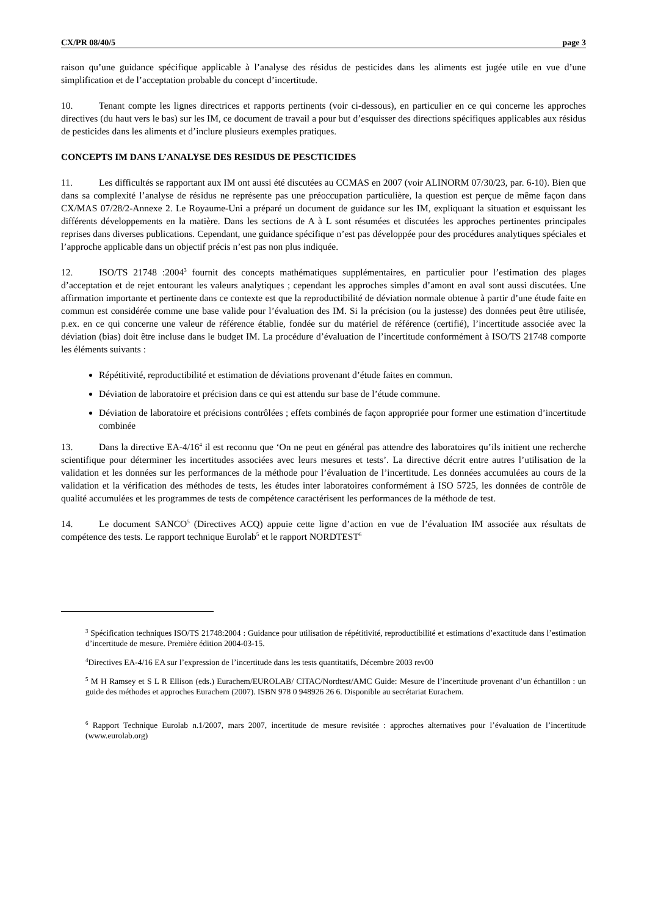CX/PR 08/40/5 page 3
raison qu’une guidance spécifique applicable à l’analyse des résidus de pesticides dans les aliments est jugée utile en vue d’une simplification et de l’acceptation probable du concept d’incertitude.
10. Tenant compte les lignes directrices et rapports pertinents (voir ci-dessous), en particulier en ce qui concerne les approches directives (du haut vers le bas) sur les IM, ce document de travail a pour but d’esquisser des directions spécifiques applicables aux résidus de pesticides dans les aliments et d’inclure plusieurs exemples pratiques.
CONCEPTS IM DANS L’ANALYSE DES RESIDUS DE PESCTICIDES
11. Les difficultés se rapportant aux IM ont aussi été discutées au CCMAS en 2007 (voir ALINORM 07/30/23, par. 6-10). Bien que dans sa complexité l’analyse de résidus ne représente pas une préoccupation particulière, la question est perçue de même façon dans CX/MAS 07/28/2-Annexe 2. Le Royaume-Uni a préparé un document de guidance sur les IM, expliquant la situation et esquissant les différents développements en la matière. Dans les sections de A à L sont résumées et discutées les approches pertinentes principales reprises dans diverses publications. Cependant, une guidance spécifique n’est pas développée pour des procédures analytiques spéciales et l’approche applicable dans un objectif précis n’est pas non plus indiquée.
12. ISO/TS 21748 :2004<sup>3</sup> fournit des concepts mathématiques supplémentaires, en particulier pour l’estimation des plages d’acceptation et de rejet entourant les valeurs analytiques ; cependant les approches simples d’amont en aval sont aussi discutées. Une affirmation importante et pertinente dans ce contexte est que la reproductibilité de déviation normale obtenue à partir d’une étude faite en commun est considérée comme une base valide pour l’évaluation des IM. Si la précision (ou la justesse) des données peut être utilisée, p.ex. en ce qui concerne une valeur de référence établie, fondée sur du matériel de référence (certifié), l’incertitude associée avec la déviation (bias) doit être incluse dans le budget IM. La procédure d’évaluation de l’incertitude conformément à ISO/TS 21748 comporte les éléments suivants :
Répétitivité, reproductibilité et estimation de déviations provenant d’étude faites en commun.
Déviation de laboratoire et précision dans ce qui est attendu sur base de l’étude commune.
Déviation de laboratoire et précisions contrôlées ; effets combinés de façon appropriée pour former une estimation d’incertitude combinée
13. Dans la directive EA-4/16<sup>4</sup> il est reconnu que ‘On ne peut en général pas attendre des laboratoires qu’ils initient une recherche scientifique pour déterminer les incertitudes associées avec leurs mesures et tests’. La directive décrit entre autres l’utilisation de la validation et les données sur les performances de la méthode pour l’évaluation de l’incertitude. Les données accumulées au cours de la validation et la vérification des méthodes de tests, les études inter laboratoires conformément à ISO 5725, les données de contrôle de qualité accumulées et les programmes de tests de compétence caractérisent les performances de la méthode de test.
14. Le document SANCO<sup>5</sup> (Directives ACQ) appuie cette ligne d’action en vue de l’évaluation IM associée aux résultats de compétence des tests. Le rapport technique Eurolab<sup>5</sup> et le rapport NORDTEST<sup>6</sup>
<sup>3</sup> Spécification techniques ISO/TS 21748:2004 : Guidance pour utilisation de répétitivité, reproductibilité et estimations d’exactitude dans l’estimation d’incertitude de mesure. Première édition 2004-03-15.
<sup>4</sup> Directives EA-4/16 EA sur l’expression de l’incertitude dans les tests quantitatifs, Décembre 2003 rev00
<sup>5</sup> M H Ramsey et S L R Ellison (eds.) Eurachem/EUROLAB/ CITAC/Nordtest/AMC Guide: Mesure de l’incertitude provenant d’un échantillon : un guide des méthodes et approches Eurachem (2007). ISBN 978 0 948926 26 6. Disponible au secrétariat Eurachem.
<sup>6</sup> Rapport Technique Eurolab n.1/2007, mars 2007, incertitude de mesure revisitée : approches alternatives pour l’évaluation de l’incertitude (www.eurolab.org)